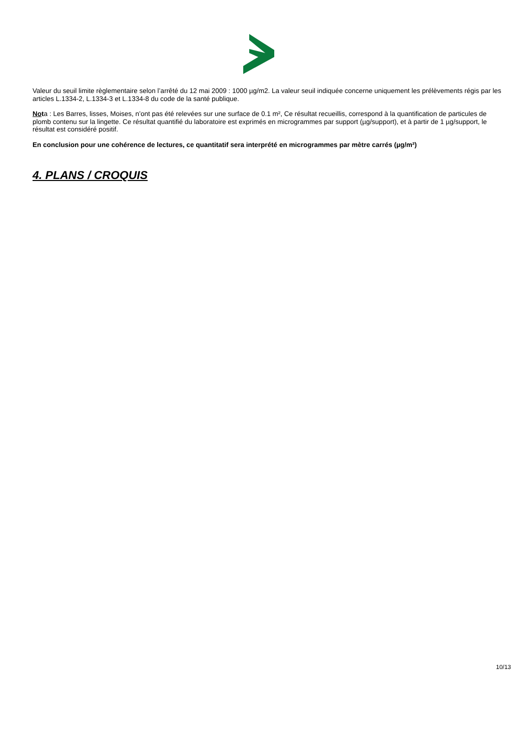Valeur du seuil limite règlementaire selon l’arrêté du 12 mai 2009 : 1000 µg/m2. La valeur seuil indiquée concerne uniquement les prélèvements régis par les articles L.1334-2, L.1334-3 et L.1334-8 du code de la santé publique.
Nota : Les Barres, lisses, Moises, n’ont pas été relevées sur une surface de 0.1 m², Ce résultat recueillis, correspond à la quantification de particules de plomb contenu sur la lingette. Ce résultat quantifié du laboratoire est exprimés en microgrammes par support (µg/support), et à partir de 1 µg/support, le résultat est considéré positif.
En conclusion pour une cohérence de lectures, ce quantitatif sera interprété en microgrammes par mètre carrés (µg/m²)
4. PLANS / CROQUIS
10/13